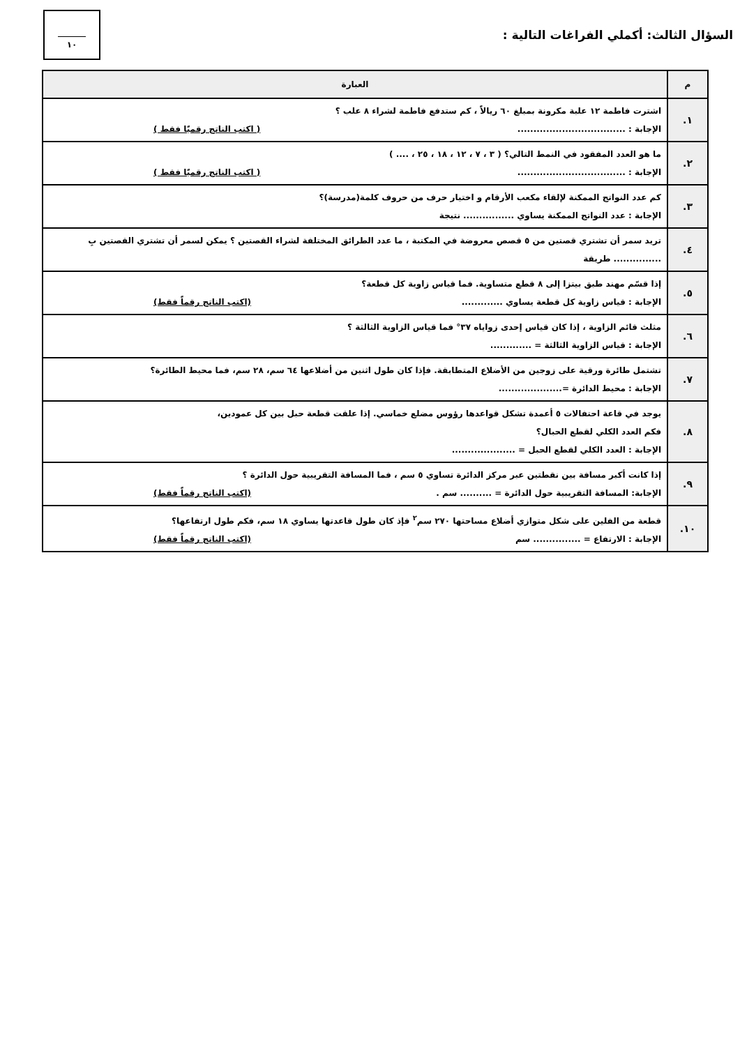السؤال الثالث: أكملي الفراغات التالية :
١٠
| م | العبارة |
| --- | --- |
| ١. | اشترت فاطمة ١٢ علبة مكرونة بمبلغ ٦٠ ريالاً ، كم ستدفع فاطمة لشراء ٨ علب ؟ الإجابة : .................................. ( اكتب الناتج رقميًا فقط ) |
| ٢. | ما هو العدد المفقود في النمط التالي؟ ( ٣ ، ٧ ، ١٢ ، ١٨ ، ٢٥ ، .... ) الإجابة : .................................. ( اكتب الناتج رقميًا فقط ) |
| ٣. | كم عدد النواتج الممكنة لإلقاء مكعب الأرقام و اختيار حرف من حروف كلمة(مدرسة)؟ الإجابة : عدد النواتج الممكنة يساوي ................ نتيجة |
| ٤. | تريد سمر أن تشتري قصتين من ٥ قصص معروضة في المكتبة ، ما عدد الطرائق المختلفة لشراء القصتين ؟ يمكن لسمر أن تشتري القصتين بِ ............... طريقة |
| ٥. | إذا قسّم مهند طبق بيتزا إلى ٨ قطع متساوية. فما قياس زاوية كل قطعة؟ الإجابة : قياس زاوية كل قطعة يساوي ............. (اكتب الناتج رقماً فقط) |
| ٦. | مثلث قائم الزاوية ، إذا كان قياس إحدى زواياه ٣٧° فما قياس الزاوية الثالثة ؟ الإجابة : قياس الزاوية الثالثة = ............. |
| ٧. | تشتمل طائرة ورقية على زوجين من الأضلاع المتطابقة. فإذا كان طول اثنين من أضلاعها ٦٤ سم، ٢٨ سم، فما محيط الطائرة؟ الإجابة : محيط الدائرة =.................... |
| ٨. | يوجد في قاعة احتفالات ٥ أعمدة تشكل قواعدها رؤوس مضلع خماسي. إذا علقت قطعة حبل بين كل عمودين، فكم العدد الكلي لقطع الحبال؟ الإجابة : العدد الكلي لقطع الحبل = .................... |
| ٩. | إذا كانت أكبر مسافة بين نقطتين عبر مركز الدائرة تساوي ٥ سم ، فما المسافة التقريبية حول الدائرة ؟ الإجابة: المسافة التقريبية حول الدائرة = .......... سم . (اكتب الناتج رقماً فقط) |
| ١٠. | قطعة من الفلين على شكل متوازي أضلاع مساحتها ٢٧٠ سم<sup>٢</sup> فإذ كان طول قاعدتها يساوي ١٨ سم، فكم طول ارتفاعها؟ الإجابة : الارتفاع = ............... سم (اكتب الناتج رقماً فقط) |